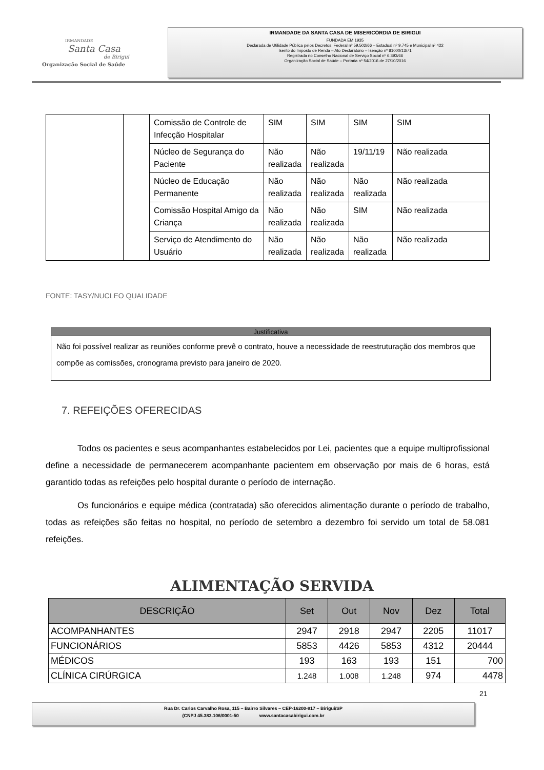IRMANDADE
Santa Casa
de Birigui
Organização Social de Saúde
IRMANDADE DA SANTA CASA DE MISERICÓRDIA DE BIRIGUI
FUNDADA EM 1935
Declarada de Utilidade Pública pelos Decretos: Federal nº 59.502/66 – Estadual nº 9.745 e Municipal nº 422
Isento do Imposto de Renda – Ato Declaratório – Isenção nº 81000/13/71
Registrada no Conselho Nacional de Serviço Social nº 6.393/66
Organização Social de Saúde – Portaria nº 54/2016 de 27/10/2016
| | | Comissão de Controle de Infecção Hospitalar | SIM | SIM | SIM | SIM |
| | | Núcleo de Segurança do Paciente | Não realizada | Não realizada | 19/11/19 | Não realizada |
| | | Núcleo de Educação Permanente | Não realizada | Não realizada | Não realizada | Não realizada |
| | | Comissão Hospital Amigo da Criança | Não realizada | Não realizada | SIM | Não realizada |
| | | Serviço de Atendimento do Usuário | Não realizada | Não realizada | Não realizada | Não realizada |
FONTE: TASY/NUCLEO QUALIDADE
Justificativa
Não foi possível realizar as reuniões conforme prevê o contrato, houve a necessidade de reestruturação dos membros que compõe as comissões, cronograma previsto para janeiro de 2020.
7. REFEIÇÕES OFERECIDAS
Todos os pacientes e seus acompanhantes estabelecidos por Lei, pacientes que a equipe multiprofissional define a necessidade de permanecerem acompanhante pacientem em observação por mais de 6 horas, está garantido todas as refeições pelo hospital durante o período de internação.
Os funcionários e equipe médica (contratada) são oferecidos alimentação durante o período de trabalho, todas as refeições são feitas no hospital, no período de setembro a dezembro foi servido um total de 58.081 refeições.
ALIMENTAÇÃO SERVIDA
| DESCRIÇÃO | Set | Out | Nov | Dez | Total |
| --- | --- | --- | --- | --- | --- |
| ACOMPANHANTES | 2947 | 2918 | 2947 | 2205 | 11017 |
| FUNCIONÁRIOS | 5853 | 4426 | 5853 | 4312 | 20444 |
| MÉDICOS | 193 | 163 | 193 | 151 | 700 |
| CLÍNICA CIRÚRGICA | 1.248 | 1.008 | 1.248 | 974 | 4478 |
21
Rua Dr. Carlos Carvalho Rosa, 115 – Bairro Silvares – CEP-16200-917 – Birigui/SP
(CNPJ 45.383.106/0001-50 www.santacasabirigui.com.br